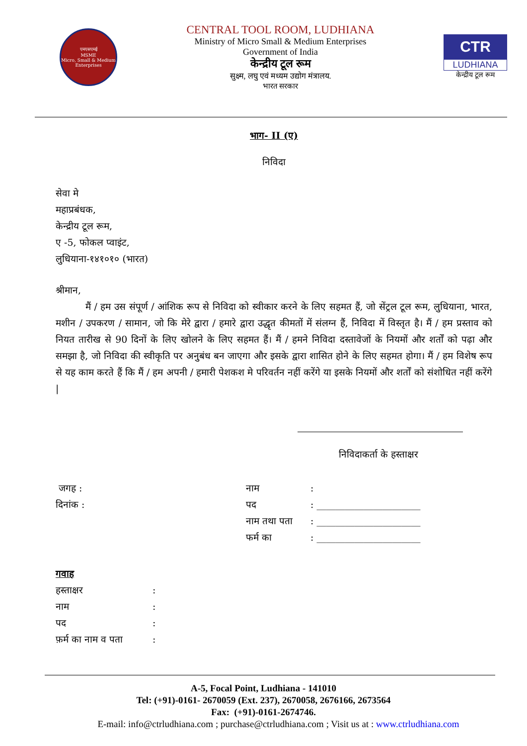एमएसएमई
MSME
Micro, Small & Medium Enterprises
CENTRAL TOOL ROOM, LUDHIANA
Ministry of Micro Small & Medium Enterprises
Government of India
केन्द्रीय टूल रूम
सुक्ष्म, लघु एवं मध्यम उद्योग मंत्रालय.
भारत सरकार
CTR
LUDHIANA
केन्द्रीय टूल रूम
भाग- II (ए)
निविदा
सेवा मे
महाप्रबंधक,
केन्द्रीय टूल रूम,
ए -5, फोकल प्वाइंट,
लुधियाना-१४१०१० (भारत)
श्रीमान,
मैं / हम उस संपूर्ण / आंशिक रूप से निविदा को स्वीकार करने के लिए सहमत हैं, जो सेंट्रल टूल रूम, लुधियाना, भारत, मशीन / उपकरण / सामान, जो कि मेरे द्वारा / हमारे द्वारा उद्धृत कीमतों में संलग्न हैं, निविदा में विस्तृत है। मैं / हम प्रस्ताव को नियत तारीख से 90 दिनों के लिए खोलने के लिए सहमत हैं। मैं / हमने निविदा दस्तावेजों के नियमों और शर्तों को पढ़ा और समझा है, जो निविदा की स्वीकृति पर अनुबंध बन जाएगा और इसके द्वारा शासित होने के लिए सहमत होगा। मैं / हम विशेष रूप से यह काम करते हैं कि मैं / हम अपनी / हमारी पेशकश मे परिवर्तन नहीं करेंगे या इसके नियमों और शर्तों को संशोधित नहीं करेंगे |
निविदाकर्ता के हस्ताक्षर
जगह :
दिनांक :
नाम:
पद: ______________________
नाम तथा पता: ______________________
फर्म का: ______________________
गवाह
हस्ताक्षर:
नाम:
पद:
फ़र्म का नाम व पता:
A-5, Focal Point, Ludhiana - 141010
Tel: (+91)-0161- 2670059 (Ext. 237), 2670058, 2676166, 2673564
Fax: (+91)-0161-2674746.
E-mail: info@ctrludhiana.com ; purchase@ctrludhiana.com ; Visit us at : www.ctrludhiana.com